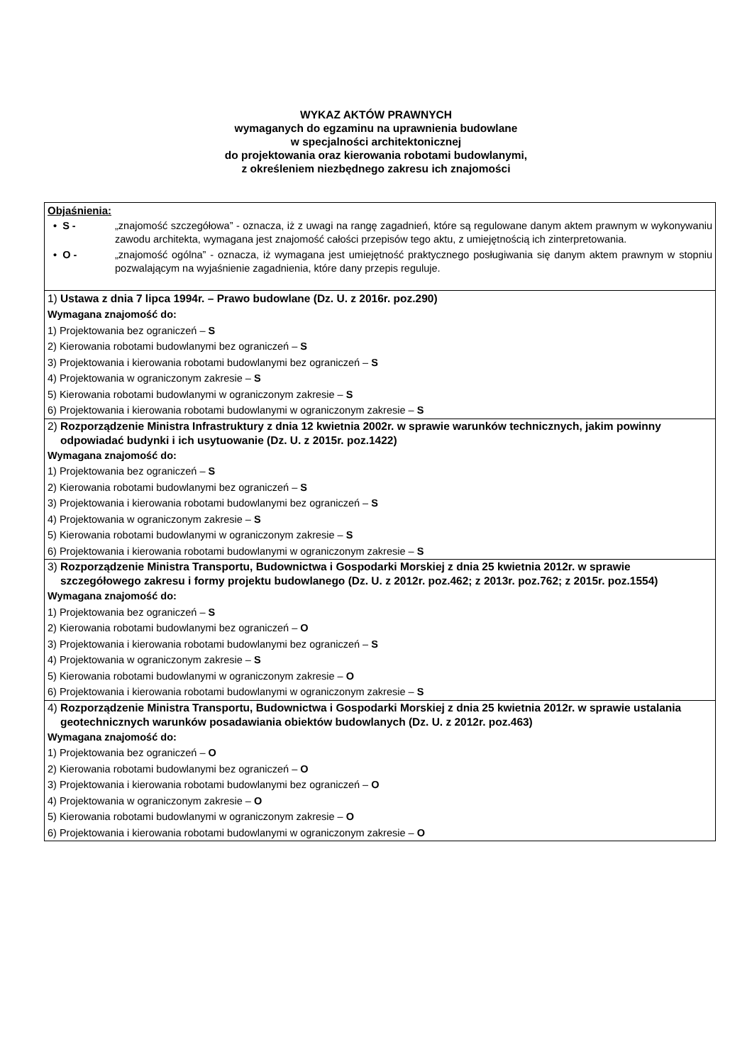WYKAZ AKTÓW PRAWNYCH
wymaganych do egzaminu na uprawnienia budowlane
w specjalności architektonicznej
do projektowania oraz kierowania robotami budowlanymi,
z określeniem niezbędnego zakresu ich znajomości
| Objaśnienia: • S - „znajomość szczegółowa” - oznacza, iż z uwagi na rangę zagadnień, które są regulowane danym aktem prawnym w wykonywaniu zawodu architekta, wymagana jest znajomość całości przepisów tego aktu, z umiejętnością ich zinterpretowania. • O - „znajomość ogólna” - oznacza, iż wymagana jest umiejętność praktycznego posługiwania się danym aktem prawnym w stopniu pozwalającym na wyjaśnienie zagadnienia, które dany przepis reguluje. |
| 1) Ustawa z dnia 7 lipca 1994r. – Prawo budowlane (Dz. U. z 2016r. poz.290) Wymagana znajomość do: 1) Projektowania bez ograniczeń – S 2) Kierowania robotami budowlanymi bez ograniczeń – S 3) Projektowania i kierowania robotami budowlanymi bez ograniczeń – S 4) Projektowania w ograniczonym zakresie – S 5) Kierowania robotami budowlanymi w ograniczonym zakresie – S 6) Projektowania i kierowania robotami budowlanymi w ograniczonym zakresie – S |
| 2) Rozporządzenie Ministra Infrastruktury z dnia 12 kwietnia 2002r. w sprawie warunków technicznych, jakim powinny odpowiadać budynki i ich usytuowanie (Dz. U. z 2015r. poz.1422) Wymagana znajomość do: 1) Projektowania bez ograniczeń – S 2) Kierowania robotami budowlanymi bez ograniczeń – S 3) Projektowania i kierowania robotami budowlanymi bez ograniczeń – S 4) Projektowania w ograniczonym zakresie – S 5) Kierowania robotami budowlanymi w ograniczonym zakresie – S 6) Projektowania i kierowania robotami budowlanymi w ograniczonym zakresie – S |
| 3) Rozporządzenie Ministra Transportu, Budownictwa i Gospodarki Morskiej z dnia 25 kwietnia 2012r. w sprawie szczegółowego zakresu i formy projektu budowlanego (Dz. U. z 2012r. poz.462; z 2013r. poz.762; z 2015r. poz.1554) Wymagana znajomość do: 1) Projektowania bez ograniczeń – S 2) Kierowania robotami budowlanymi bez ograniczeń – O 3) Projektowania i kierowania robotami budowlanymi bez ograniczeń – S 4) Projektowania w ograniczonym zakresie – S 5) Kierowania robotami budowlanymi w ograniczonym zakresie – O 6) Projektowania i kierowania robotami budowlanymi w ograniczonym zakresie – S |
| 4) Rozporządzenie Ministra Transportu, Budownictwa i Gospodarki Morskiej z dnia 25 kwietnia 2012r. w sprawie ustalania geotechnicznych warunków posadawiania obiektów budowlanych (Dz. U. z 2012r. poz.463) Wymagana znajomość do: 1) Projektowania bez ograniczeń – O 2) Kierowania robotami budowlanymi bez ograniczeń – O 3) Projektowania i kierowania robotami budowlanymi bez ograniczeń – O 4) Projektowania w ograniczonym zakresie – O 5) Kierowania robotami budowlanymi w ograniczonym zakresie – O 6) Projektowania i kierowania robotami budowlanymi w ograniczonym zakresie – O |